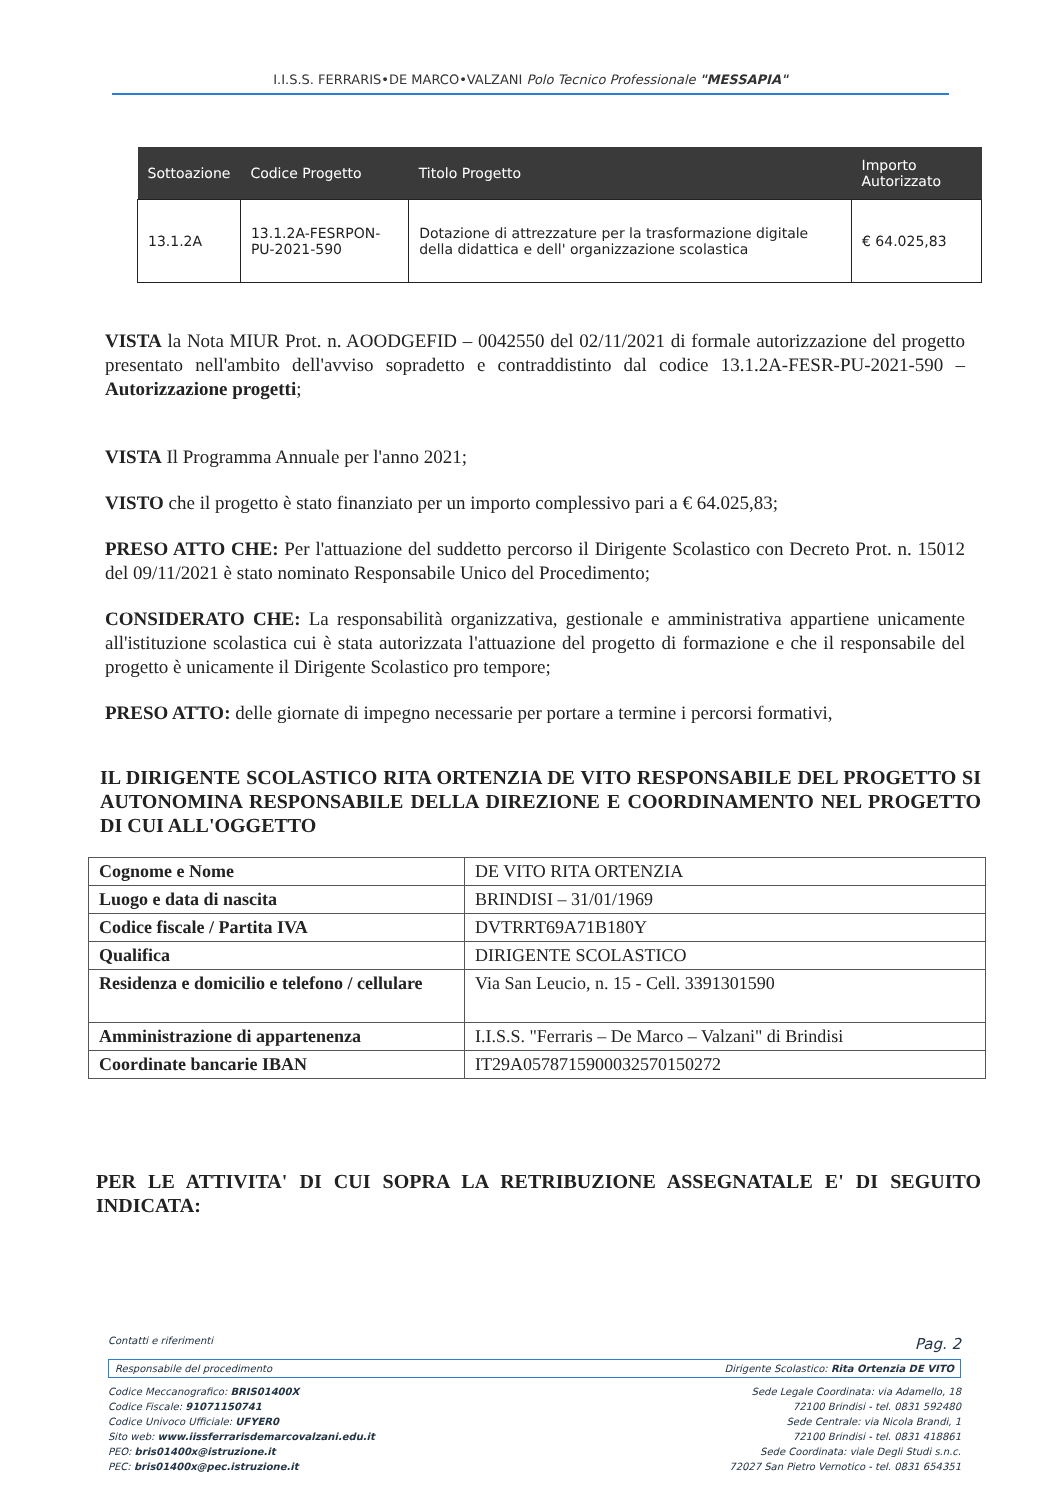I.I.S.S. FERRARIS•DE MARCO•VALZANI Polo Tecnico Professionale "MESSAPIA"
| Sottoazione | Codice Progetto | Titolo Progetto | Importo Autorizzato |
| --- | --- | --- | --- |
| 13.1.2A | 13.1.2A-FESRPON-PU-2021-590 | Dotazione di attrezzature per la trasformazione digitale della didattica e dell' organizzazione scolastica | € 64.025,83 |
VISTA la Nota MIUR Prot. n. AOODGEFID – 0042550 del 02/11/2021 di formale autorizzazione del progetto presentato nell'ambito dell'avviso sopradetto e contraddistinto dal codice 13.1.2A-FESR-PU-2021-590 – Autorizzazione progetti;
VISTA Il Programma Annuale per l'anno 2021;
VISTO che il progetto è stato finanziato per un importo complessivo pari a € 64.025,83;
PRESO ATTO CHE: Per l'attuazione del suddetto percorso il Dirigente Scolastico con Decreto Prot. n. 15012 del 09/11/2021 è stato nominato Responsabile Unico del Procedimento;
CONSIDERATO CHE: La responsabilità organizzativa, gestionale e amministrativa appartiene unicamente all'istituzione scolastica cui è stata autorizzata l'attuazione del progetto di formazione e che il responsabile del progetto è unicamente il Dirigente Scolastico pro tempore;
PRESO ATTO: delle giornate di impegno necessarie per portare a termine i percorsi formativi,
IL DIRIGENTE SCOLASTICO RITA ORTENZIA DE VITO RESPONSABILE DEL PROGETTO SI AUTONOMINA RESPONSABILE DELLA DIREZIONE E COORDINAMENTO NEL PROGETTO DI CUI ALL'OGGETTO
| Cognome e Nome | DE VITO RITA ORTENZIA |
| Luogo e data di nascita | BRINDISI – 31/01/1969 |
| Codice fiscale / Partita IVA | DVTRRT69A71B180Y |
| Qualifica | DIRIGENTE SCOLASTICO |
| Residenza e domicilio e telefono / cellulare | Via San Leucio, n. 15 - Cell. 3391301590 |
| Amministrazione di appartenenza | I.I.S.S. "Ferraris – De Marco – Valzani" di Brindisi |
| Coordinate bancarie IBAN | IT29A0578715900032570150272 |
PER LE ATTIVITA' DI CUI SOPRA LA RETRIBUZIONE ASSEGNATALE E' DI SEGUITO INDICATA:
Contatti e riferimenti Pag. 2
Responsabile del procedimento Dirigente Scolastico: Rita Ortenzia DE VITO
Codice Meccanografico: BRIS01400X
Codice Fiscale: 91071150741
Codice Univoco Ufficiale: UFYER0
Sito web: www.iissferrarisdemarcovalzani.edu.it
PEO: bris01400x@istruzione.it
PEC: bris01400x@pec.istruzione.it
Sede Legale Coordinata: via Adamello, 18
72100 Brindisi - tel. 0831 592480
Sede Centrale: via Nicola Brandi, 1
72100 Brindisi - tel. 0831 418861
Sede Coordinata: viale Degli Studi s.n.c.
72027 San Pietro Vernotico - tel. 0831 654351